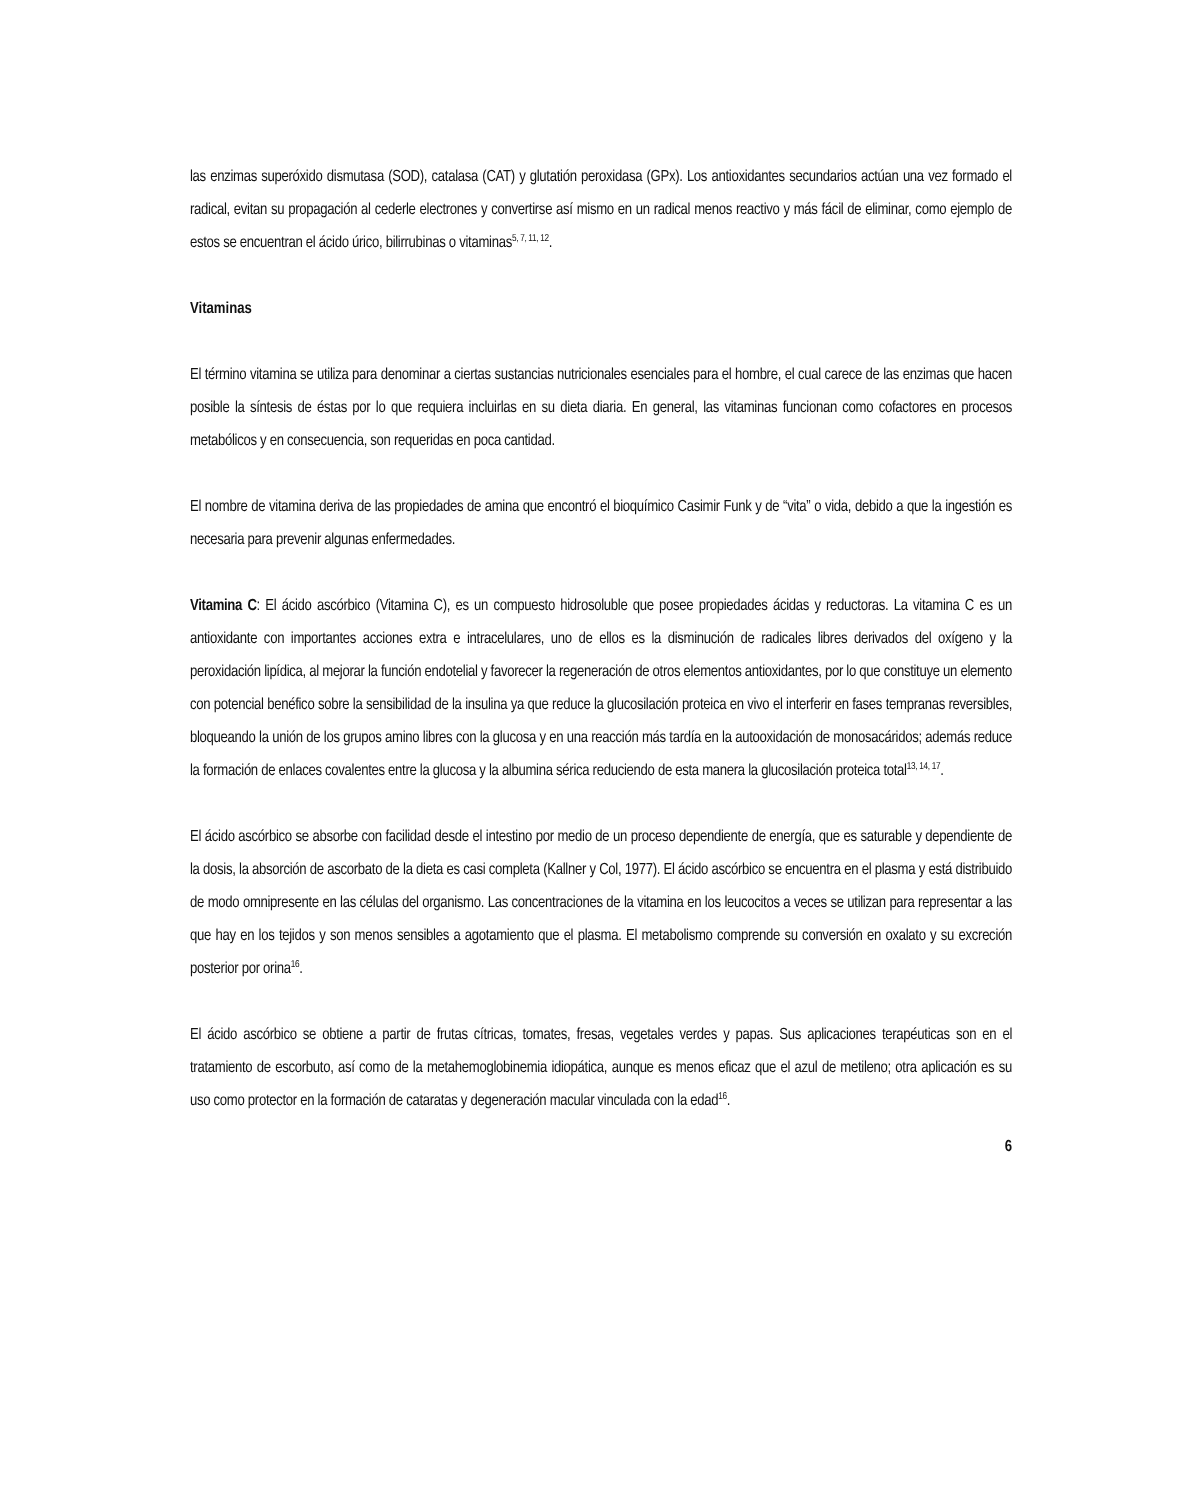las enzimas superóxido dismutasa (SOD), catalasa (CAT) y glutatión peroxidasa (GPx). Los antioxidantes secundarios actúan una vez formado el radical, evitan su propagación al cederle electrones y convertirse así mismo en un radical menos reactivo y más fácil de eliminar, como ejemplo de estos se encuentran el ácido úrico, bilirrubinas o vitaminas<sup>5, 7, 11, 12</sup>.
Vitaminas
El término vitamina se utiliza para denominar a ciertas sustancias nutricionales esenciales para el hombre, el cual carece de las enzimas que hacen posible la síntesis de éstas por lo que requiera incluirlas en su dieta diaria. En general, las vitaminas funcionan como cofactores en procesos metabólicos y en consecuencia, son requeridas en poca cantidad.
El nombre de vitamina deriva de las propiedades de amina que encontró el bioquímico Casimir Funk y de “vita” o vida, debido a que la ingestión es necesaria para prevenir algunas enfermedades.
Vitamina C: El ácido ascórbico (Vitamina C), es un compuesto hidrosoluble que posee propiedades ácidas y reductoras. La vitamina C es un antioxidante con importantes acciones extra e intracelulares, uno de ellos es la disminución de radicales libres derivados del oxígeno y la peroxidación lipídica, al mejorar la función endotelial y favorecer la regeneración de otros elementos antioxidantes, por lo que constituye un elemento con potencial benéfico sobre la sensibilidad de la insulina ya que reduce la glucosilación proteica en vivo el interferir en fases tempranas reversibles, bloqueando la unión de los grupos amino libres con la glucosa y en una reacción más tardía en la autooxidación de monosacáridos; además reduce la formación de enlaces covalentes entre la glucosa y la albumina sérica reduciendo de esta manera la glucosilación proteica total<sup>13, 14, 17</sup>.
El ácido ascórbico se absorbe con facilidad desde el intestino por medio de un proceso dependiente de energía, que es saturable y dependiente de la dosis, la absorción de ascorbato de la dieta es casi completa (Kallner y Col, 1977). El ácido ascórbico se encuentra en el plasma y está distribuido de modo omnipresente en las células del organismo. Las concentraciones de la vitamina en los leucocitos a veces se utilizan para representar a las que hay en los tejidos y son menos sensibles a agotamiento que el plasma. El metabolismo comprende su conversión en oxalato y su excreción posterior por orina<sup>16</sup>.
El ácido ascórbico se obtiene a partir de frutas cítricas, tomates, fresas, vegetales verdes y papas. Sus aplicaciones terapéuticas son en el tratamiento de escorbuto, así como de la metahemoglobinemia idiopática, aunque es menos eficaz que el azul de metileno; otra aplicación es su uso como protector en la formación de cataratas y degeneración macular vinculada con la edad<sup>16</sup>.
6